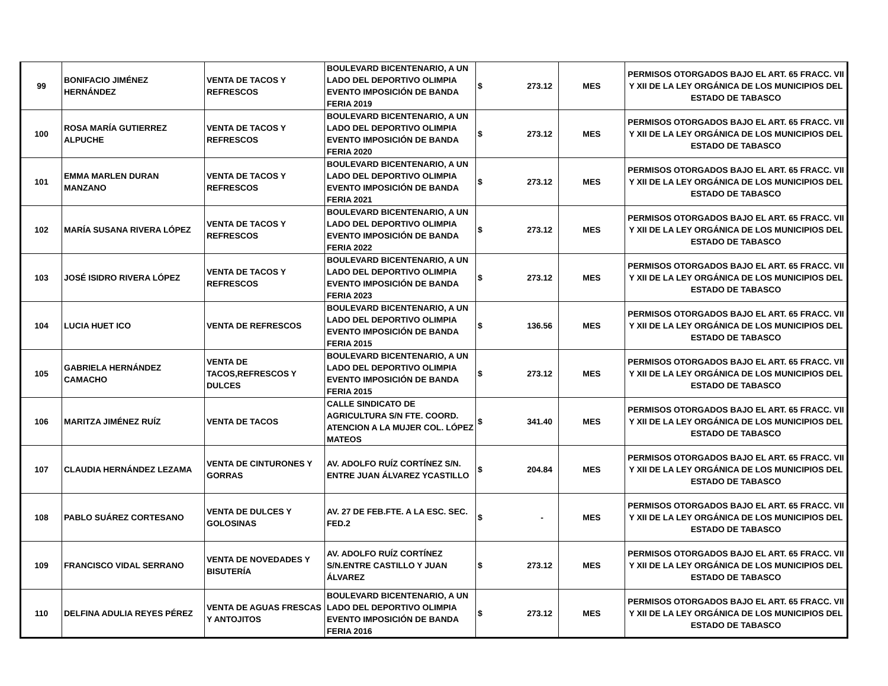| 99 | BONIFACIO JIMÉNEZ HERNÁNDEZ | VENTA DE TACOS Y REFRESCOS | BOULEVARD BICENTENARIO, A UN LADO DEL DEPORTIVO OLIMPIA EVENTO IMPOSICIÓN DE BANDA FERIA 2019 | $ | 273.12 | MES | PERMISOS OTORGADOS BAJO EL ART. 65 FRACC. VII Y XII DE LA LEY ORGÁNICA DE LOS MUNICIPIOS DEL ESTADO DE TABASCO |
| 100 | ROSA MARÍA GUTIERREZ ALPUCHE | VENTA DE TACOS Y REFRESCOS | BOULEVARD BICENTENARIO, A UN LADO DEL DEPORTIVO OLIMPIA EVENTO IMPOSICIÓN DE BANDA FERIA 2020 | $ | 273.12 | MES | PERMISOS OTORGADOS BAJO EL ART. 65 FRACC. VII Y XII DE LA LEY ORGÁNICA DE LOS MUNICIPIOS DEL ESTADO DE TABASCO |
| 101 | EMMA MARLEN DURAN MANZANO | VENTA DE TACOS Y REFRESCOS | BOULEVARD BICENTENARIO, A UN LADO DEL DEPORTIVO OLIMPIA EVENTO IMPOSICIÓN DE BANDA FERIA 2021 | $ | 273.12 | MES | PERMISOS OTORGADOS BAJO EL ART. 65 FRACC. VII Y XII DE LA LEY ORGÁNICA DE LOS MUNICIPIOS DEL ESTADO DE TABASCO |
| 102 | MARÍA SUSANA RIVERA LÓPEZ | VENTA DE TACOS Y REFRESCOS | BOULEVARD BICENTENARIO, A UN LADO DEL DEPORTIVO OLIMPIA EVENTO IMPOSICIÓN DE BANDA FERIA 2022 | $ | 273.12 | MES | PERMISOS OTORGADOS BAJO EL ART. 65 FRACC. VII Y XII DE LA LEY ORGÁNICA DE LOS MUNICIPIOS DEL ESTADO DE TABASCO |
| 103 | JOSÉ ISIDRO RIVERA LÓPEZ | VENTA DE TACOS Y REFRESCOS | BOULEVARD BICENTENARIO, A UN LADO DEL DEPORTIVO OLIMPIA EVENTO IMPOSICIÓN DE BANDA FERIA 2023 | $ | 273.12 | MES | PERMISOS OTORGADOS BAJO EL ART. 65 FRACC. VII Y XII DE LA LEY ORGÁNICA DE LOS MUNICIPIOS DEL ESTADO DE TABASCO |
| 104 | LUCIA HUET ICO | VENTA DE REFRESCOS | BOULEVARD BICENTENARIO, A UN LADO DEL DEPORTIVO OLIMPIA EVENTO IMPOSICIÓN DE BANDA FERIA 2015 | $ | 136.56 | MES | PERMISOS OTORGADOS BAJO EL ART. 65 FRACC. VII Y XII DE LA LEY ORGÁNICA DE LOS MUNICIPIOS DEL ESTADO DE TABASCO |
| 105 | GABRIELA HERNÁNDEZ CAMACHO | VENTA DE TACOS,REFRESCOS Y DULCES | BOULEVARD BICENTENARIO, A UN LADO DEL DEPORTIVO OLIMPIA EVENTO IMPOSICIÓN DE BANDA FERIA 2015 | $ | 273.12 | MES | PERMISOS OTORGADOS BAJO EL ART. 65 FRACC. VII Y XII DE LA LEY ORGÁNICA DE LOS MUNICIPIOS DEL ESTADO DE TABASCO |
| 106 | MARITZA JIMÉNEZ RUÍZ | VENTA DE TACOS | CALLE SINDICATO DE AGRICULTURA S/N FTE. COORD. ATENCION A LA MUJER COL. LÓPEZ MATEOS | $ | 341.40 | MES | PERMISOS OTORGADOS BAJO EL ART. 65 FRACC. VII Y XII DE LA LEY ORGÁNICA DE LOS MUNICIPIOS DEL ESTADO DE TABASCO |
| 107 | CLAUDIA HERNÁNDEZ LEZAMA | VENTA DE CINTURONES Y GORRAS | AV. ADOLFO RUÍZ CORTÍNEZ S/N. ENTRE JUAN ÁLVAREZ YCASTILLO | $ | 204.84 | MES | PERMISOS OTORGADOS BAJO EL ART. 65 FRACC. VII Y XII DE LA LEY ORGÁNICA DE LOS MUNICIPIOS DEL ESTADO DE TABASCO |
| 108 | PABLO SUÁREZ CORTESANO | VENTA DE DULCES Y GOLOSINAS | AV. 27 DE FEB.FTE. A LA ESC. SEC. FED.2 | $ | - | MES | PERMISOS OTORGADOS BAJO EL ART. 65 FRACC. VII Y XII DE LA LEY ORGÁNICA DE LOS MUNICIPIOS DEL ESTADO DE TABASCO |
| 109 | FRANCISCO VIDAL SERRANO | VENTA DE NOVEDADES Y BISUTERÍA | AV. ADOLFO RUÍZ CORTÍNEZ S/N.ENTRE CASTILLO Y JUAN ÁLVAREZ | $ | 273.12 | MES | PERMISOS OTORGADOS BAJO EL ART. 65 FRACC. VII Y XII DE LA LEY ORGÁNICA DE LOS MUNICIPIOS DEL ESTADO DE TABASCO |
| 110 | DELFINA ADULIA REYES PÉREZ | VENTA DE AGUAS FRESCAS Y ANTOJITOS | BOULEVARD BICENTENARIO, A UN LADO DEL DEPORTIVO OLIMPIA EVENTO IMPOSICIÓN DE BANDA FERIA 2016 | $ | 273.12 | MES | PERMISOS OTORGADOS BAJO EL ART. 65 FRACC. VII Y XII DE LA LEY ORGÁNICA DE LOS MUNICIPIOS DEL ESTADO DE TABASCO |